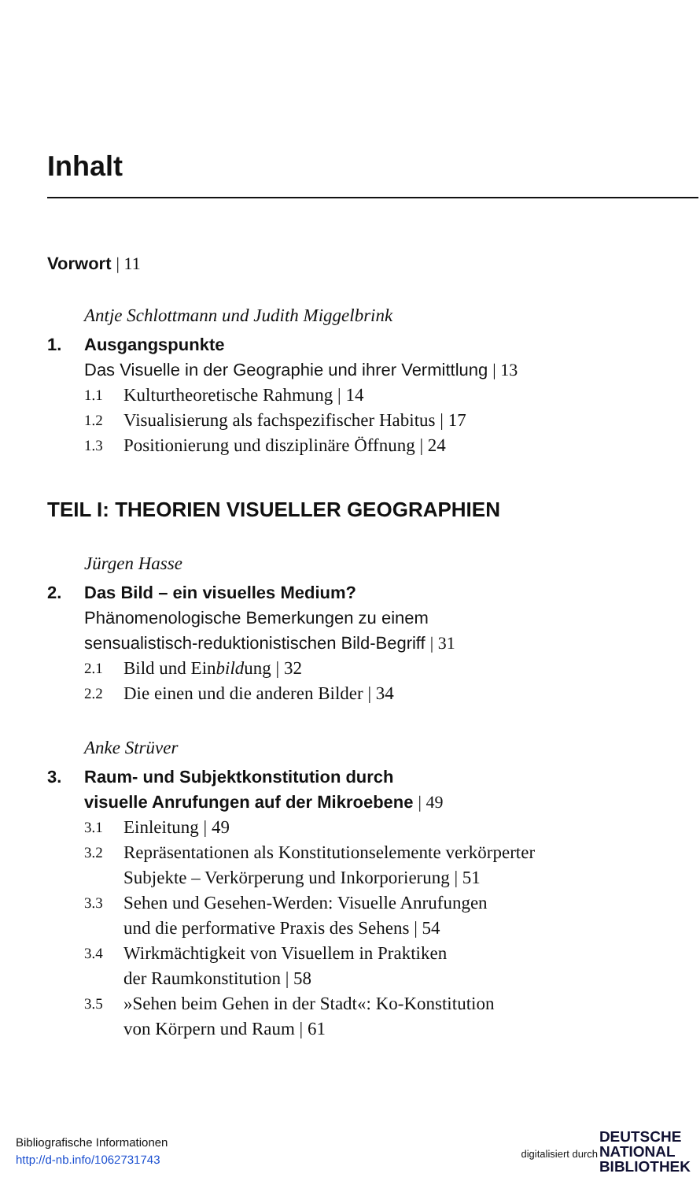Inhalt
Vorwort | 11
Antje Schlottmann und Judith Miggelbrink
1. Ausgangspunkte
Das Visuelle in der Geographie und ihrer Vermittlung | 13
1.1 Kulturtheoretische Rahmung | 14
1.2 Visualisierung als fachspezifischer Habitus | 17
1.3 Positionierung und disziplinäre Öffnung | 24
TEIL I: THEORIEN VISUELLER GEOGRAPHIEN
Jürgen Hasse
2. Das Bild – ein visuelles Medium?
Phänomenologische Bemerkungen zu einem
sensualistisch-reduktionistischen Bild-Begriff | 31
2.1 Bild und Einbildung | 32
2.2 Die einen und die anderen Bilder | 34
Anke Strüver
3. Raum- und Subjektkonstitution durch
visuelle Anrufungen auf der Mikroebene | 49
3.1 Einleitung | 49
3.2 Repräsentationen als Konstitutionselemente verkörperter
Subjekte – Verkörperung und Inkorporierung | 51
3.3 Sehen und Gesehen-Werden: Visuelle Anrufungen
und die performative Praxis des Sehens | 54
3.4 Wirkmächtigkeit von Visuellem in Praktiken
der Raumkonstitution | 58
3.5 »Sehen beim Gehen in der Stadt«: Ko-Konstitution
von Körpern und Raum | 61
Bibliografische Informationen
http://d-nb.info/1062731743
digitalisiert durch
DEUTSCHE
NATIONAL
BIBLIOTHEK